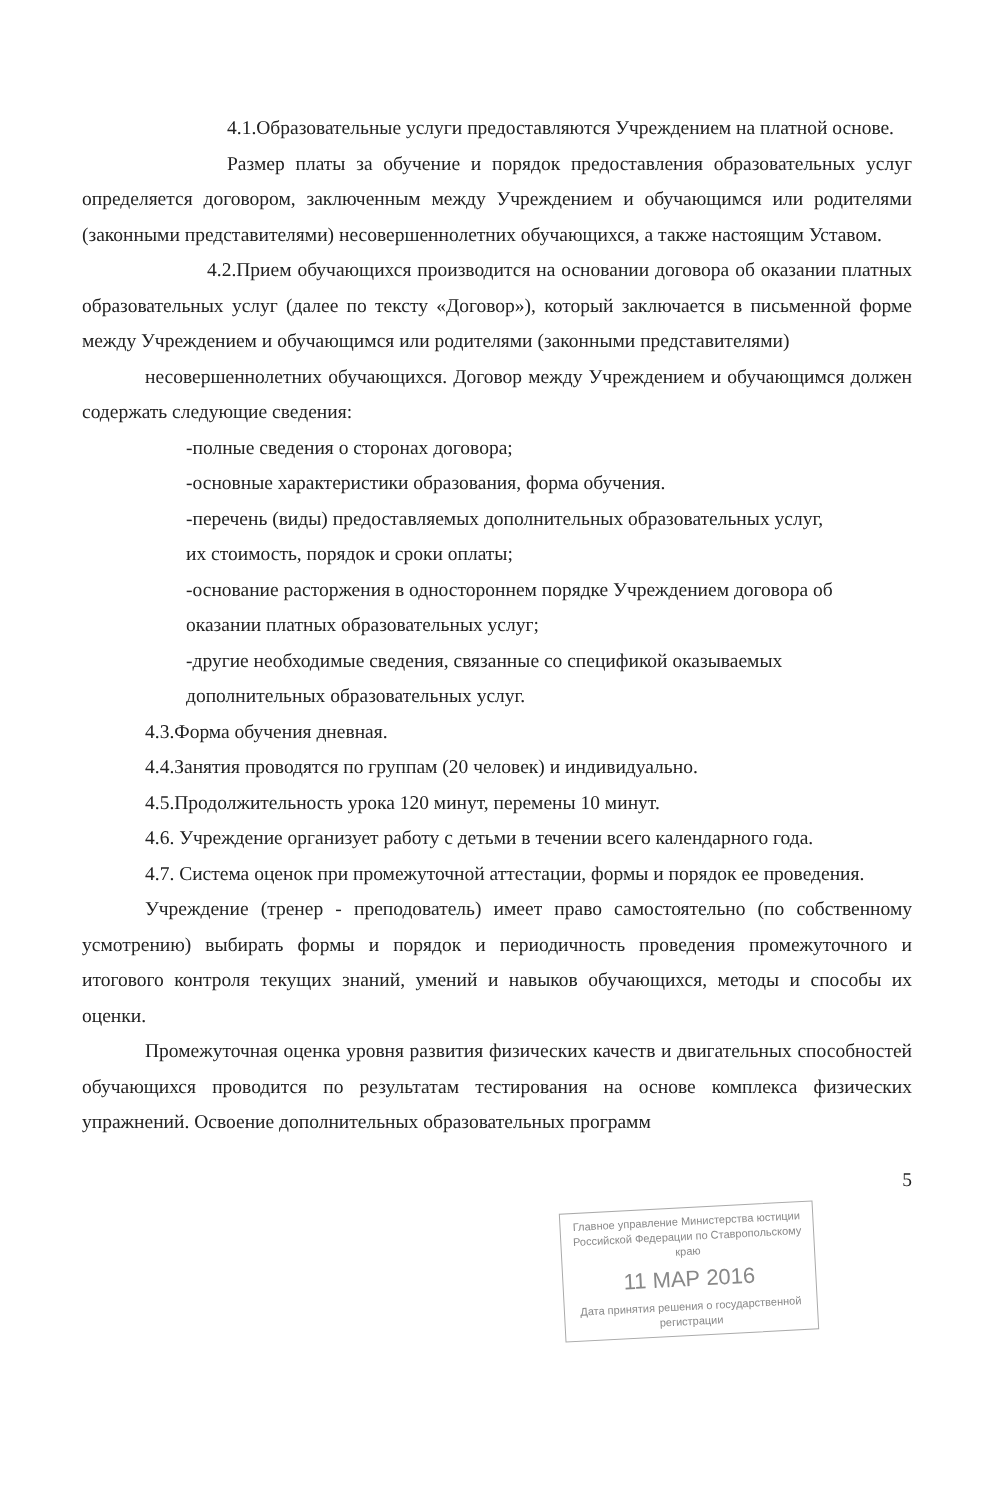4.1.Образовательные услуги предоставляются Учреждением на платной основе.
Размер платы за обучение и порядок предоставления образовательных услуг определяется договором, заключенным между Учреждением и обучающимся или родителями (законными представителями) несовершеннолетних обучающихся, а также настоящим Уставом.
4.2.Прием обучающихся производится на основании договора об оказании платных образовательных услуг (далее по тексту «Договор»), который заключается в письменной форме между Учреждением и обучающимся или родителями (законными представителями)
несовершеннолетних обучающихся. Договор между Учреждением и обучающимся должен содержать следующие сведения:
-полные сведения о сторонах договора;
-основные характеристики образования, форма обучения.
-перечень (виды) предоставляемых дополнительных образовательных услуг,
их стоимость, порядок и сроки оплаты;
-основание расторжения в одностороннем порядке Учреждением договора об
оказании платных образовательных услуг;
-другие необходимые сведения, связанные со спецификой оказываемых
дополнительных образовательных услуг.
4.3.Форма обучения дневная.
4.4.Занятия проводятся по группам (20 человек) и индивидуально.
4.5.Продолжительность урока 120 минут, перемены 10 минут.
4.6. Учреждение организует работу с детьми в течении всего календарного года.
4.7. Система оценок при промежуточной аттестации, формы и порядок ее проведения.
Учреждение (тренер - преподователь) имеет право самостоятельно (по собственному усмотрению) выбирать формы и порядок и периодичность проведения промежуточного и итогового контроля текущих знаний, умений и навыков обучающихся, методы и способы их оценки.
Промежуточная оценка уровня развития физических качеств и двигательных способностей обучающихся проводится по результатам тестирования на основе комплекса физических упражнений. Освоение дополнительных образовательных программ
5
Главное управление Министерства юстиции Российской Федерации по Ставропольскому краю
11 МАР 2016
Дата принятия решения о государственной регистрации